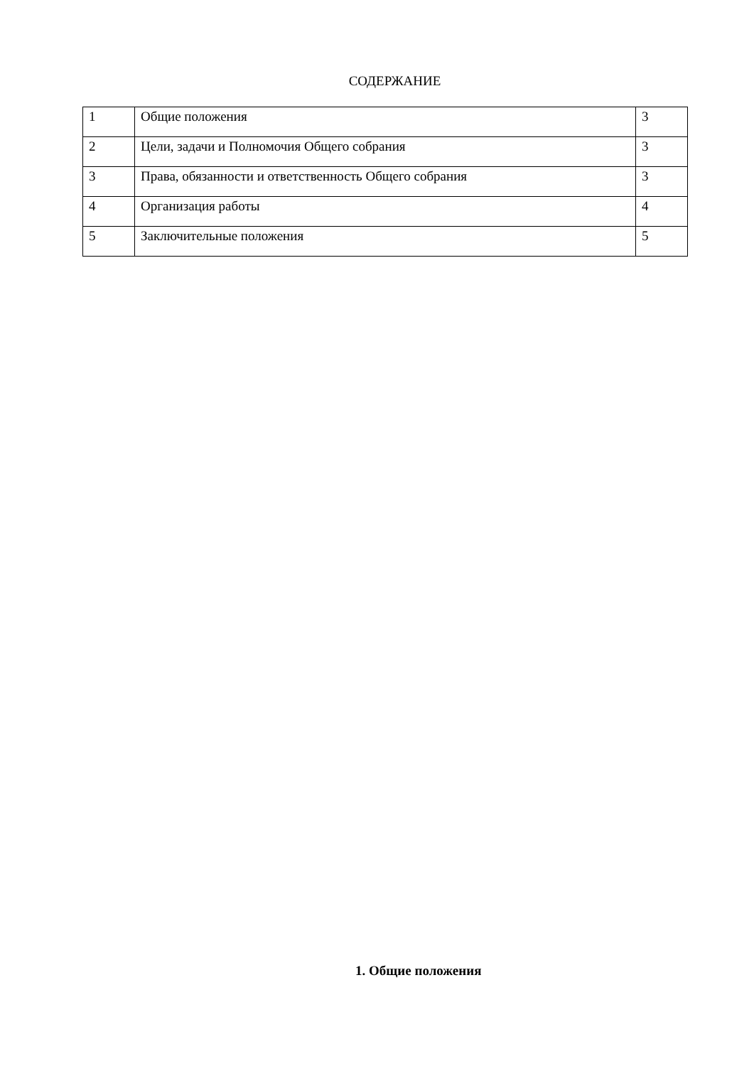СОДЕРЖАНИЕ
| 1 | Общие положения | 3 |
| 2 | Цели, задачи и Полномочия Общего собрания | 3 |
| 3 | Права, обязанности и ответственность Общего собрания | 3 |
| 4 | Организация работы | 4 |
| 5 | Заключительные положения | 5 |
1. Общие положения